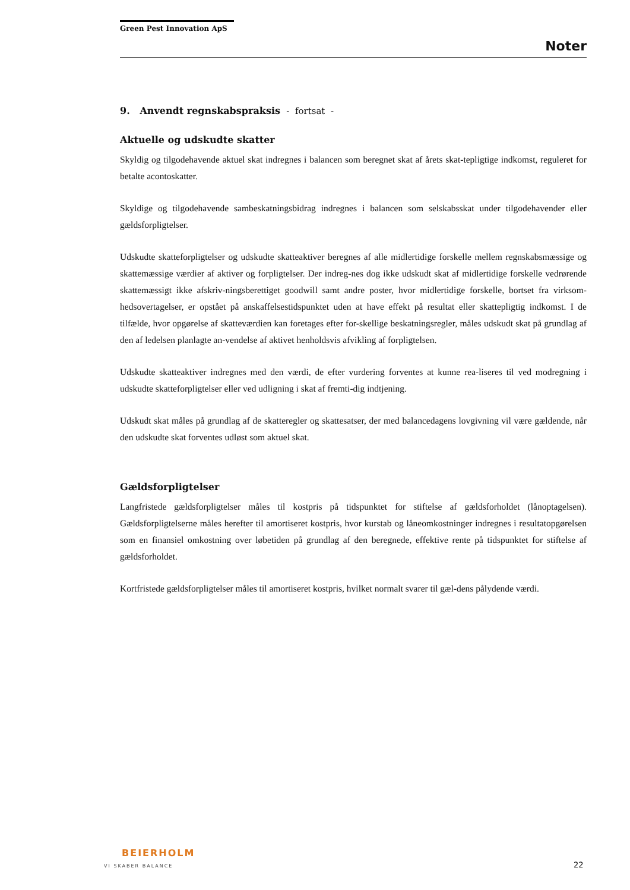Green Pest Innovation ApS
Noter
9. Anvendt regnskabspraksis - fortsat -
Aktuelle og udskudte skatter
Skyldig og tilgodehavende aktuel skat indregnes i balancen som beregnet skat af årets skat-tepligtige indkomst, reguleret for betalte acontoskatter.
Skyldige og tilgodehavende sambeskatningsbidrag indregnes i balancen som selskabsskat under tilgodehavender eller gældsforpligtelser.
Udskudte skatteforpligtelser og udskudte skatteaktiver beregnes af alle midlertidige forskelle mellem regnskabsmæssige og skattemæssige værdier af aktiver og forpligtelser. Der indreg-nes dog ikke udskudt skat af midlertidige forskelle vedrørende skattemæssigt ikke afskriv-ningsberettiget goodwill samt andre poster, hvor midlertidige forskelle, bortset fra virksom-hedsovertagelser, er opstået på anskaffelsestidspunktet uden at have effekt på resultat eller skattepligtig indkomst. I de tilfælde, hvor opgørelse af skatteværdien kan foretages efter for-skellige beskatningsregler, måles udskudt skat på grundlag af den af ledelsen planlagte an-vendelse af aktivet henholdsvis afvikling af forpligtelsen.
Udskudte skatteaktiver indregnes med den værdi, de efter vurdering forventes at kunne rea-liseres til ved modregning i udskudte skatteforpligtelser eller ved udligning i skat af fremti-dig indtjening.
Udskudt skat måles på grundlag af de skatteregler og skattesatser, der med balancedagens lovgivning vil være gældende, når den udskudte skat forventes udløst som aktuel skat.
Gældsforpligtelser
Langfristede gældsforpligtelser måles til kostpris på tidspunktet for stiftelse af gældsforholdet (lånoptagelsen). Gældsforpligtelserne måles herefter til amortiseret kostpris, hvor kurstab og låneomkostninger indregnes i resultatopgørelsen som en finansiel omkostning over løbetiden på grundlag af den beregnede, effektive rente på tidspunktet for stiftelse af gældsforholdet.
Kortfristede gældsforpligtelser måles til amortiseret kostpris, hvilket normalt svarer til gæl-dens pålydende værdi.
BEIERHOLM
VI SKABER BALANCE
22